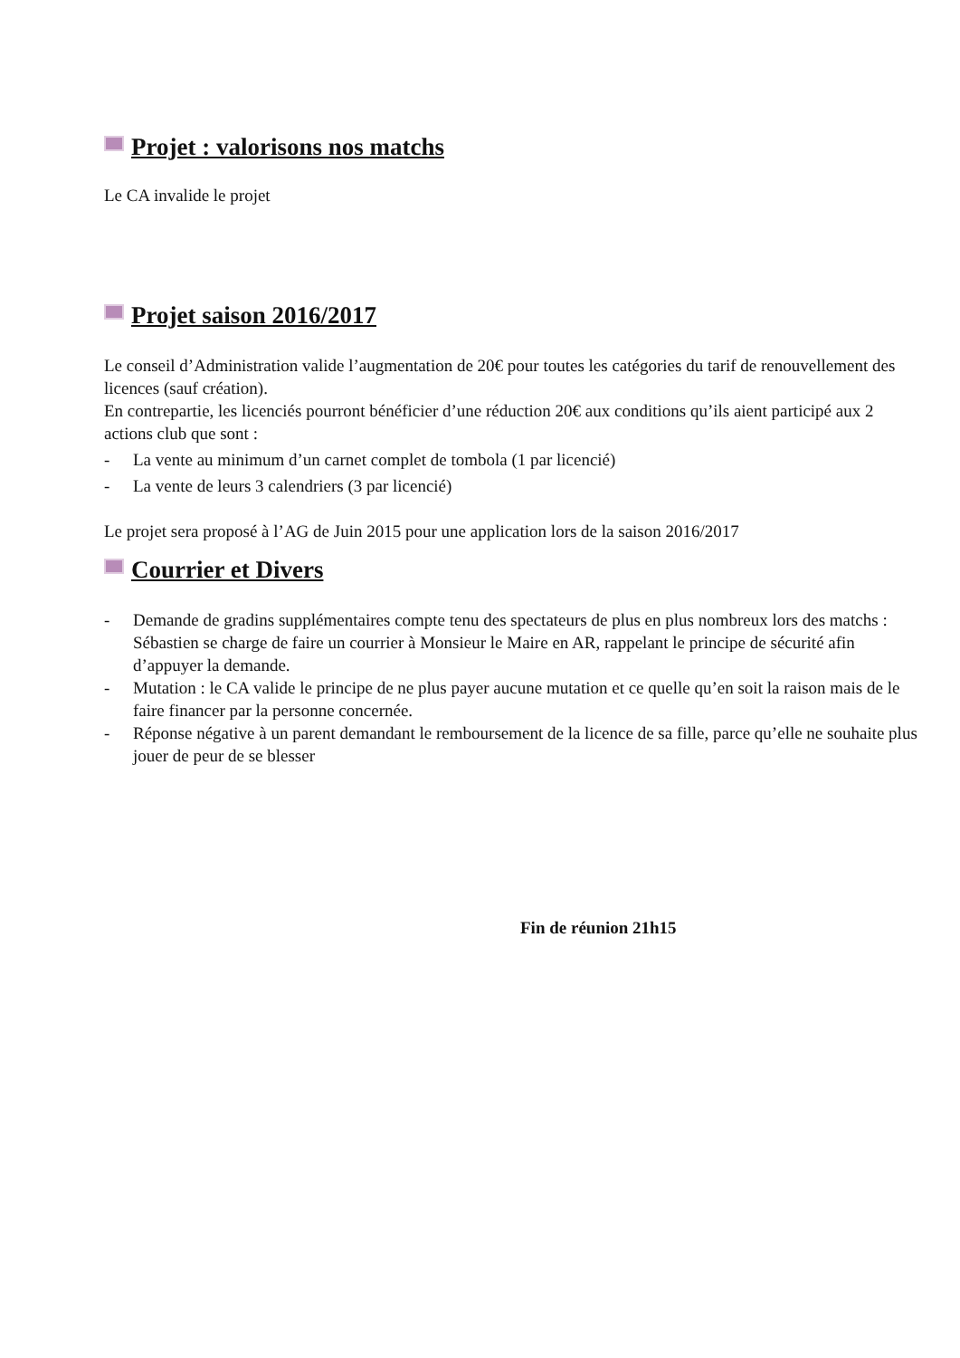Projet : valorisons nos matchs
Le CA invalide le projet
Projet saison 2016/2017
Le conseil d’Administration valide l’augmentation de 20€ pour toutes les catégories du tarif de renouvellement des licences (sauf création).
En contrepartie, les licenciés pourront bénéficier d’une réduction 20€ aux conditions qu’ils aient participé aux 2 actions club que sont :
- La vente au minimum d’un carnet complet de tombola (1 par licencié)
- La vente de leurs 3 calendriers (3 par licencié)
Le projet sera proposé à l’AG de Juin 2015 pour une application lors de la saison 2016/2017
Courrier et Divers
- Demande de gradins supplémentaires compte tenu des spectateurs de plus en plus nombreux lors des matchs : Sébastien se charge de faire un courrier à Monsieur le Maire en AR, rappelant le principe de sécurité afin d’appuyer la demande.
- Mutation : le CA valide le principe de ne plus payer aucune mutation et ce quelle qu’en soit la raison mais de le faire financer par la personne concernée.
- Réponse négative à un parent demandant le remboursement de la licence de sa fille, parce qu’elle ne souhaite plus jouer de peur de se blesser
Fin de réunion 21h15